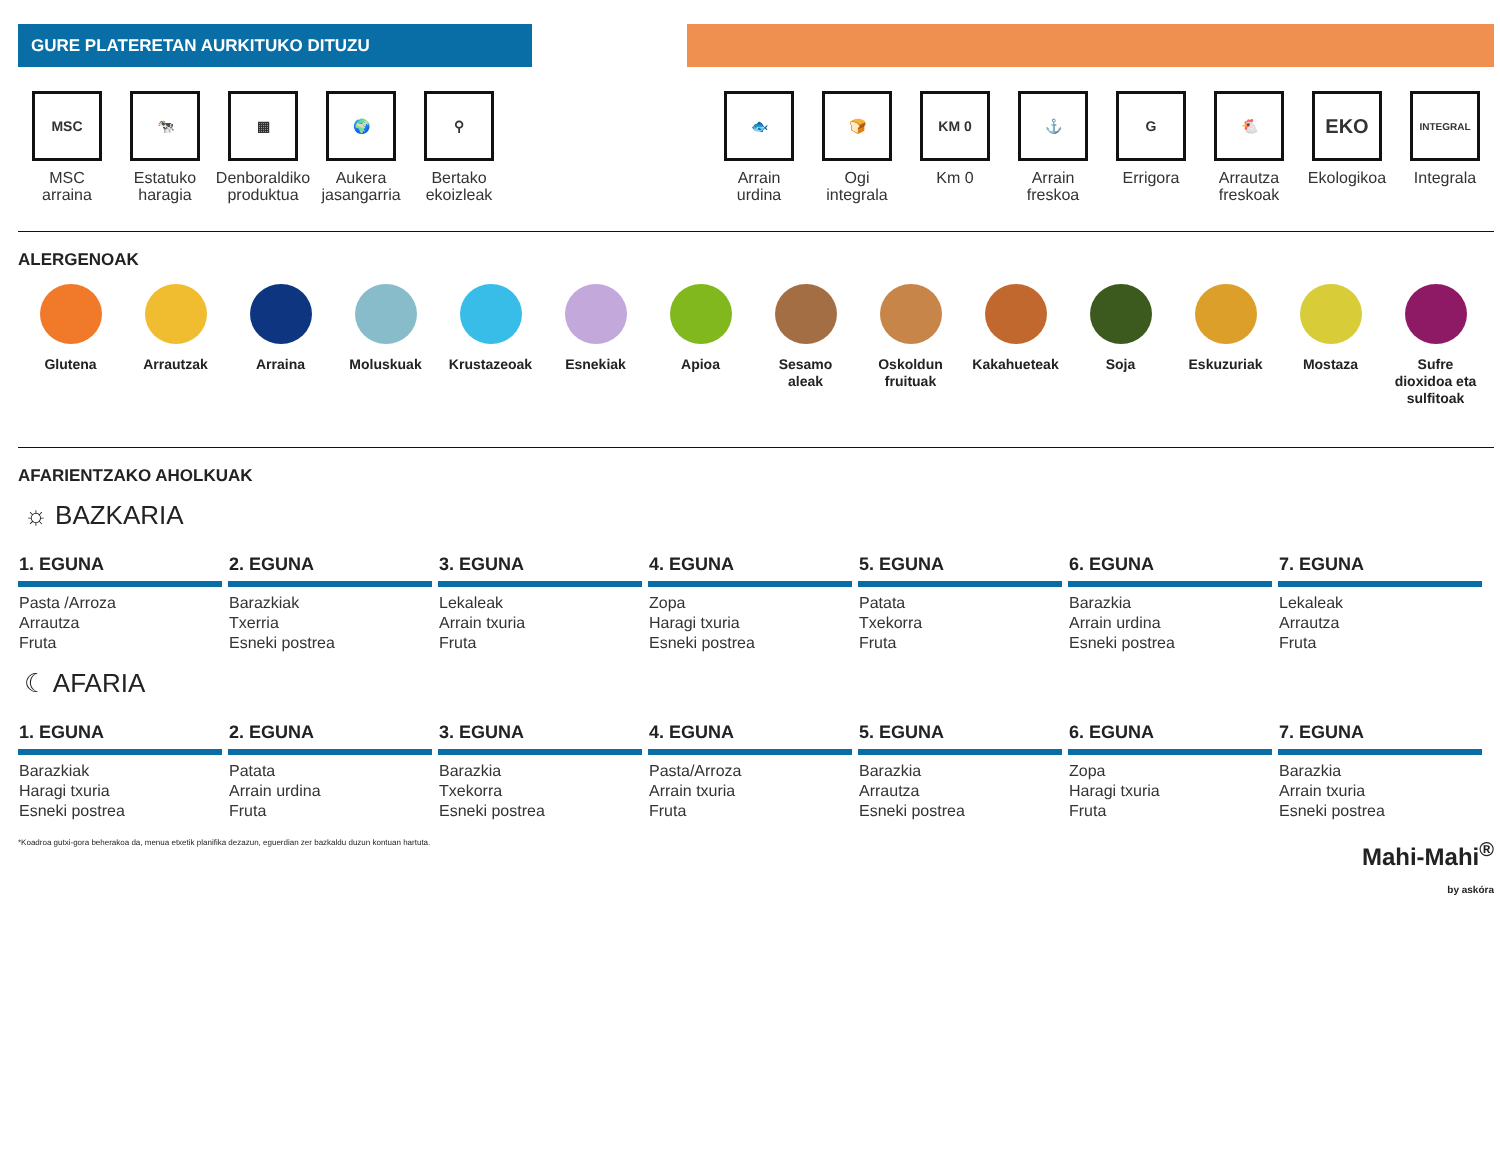GURE PLATERETAN AURKITUKO DITUZU
MSC
MSC
arraina
🐄
Estatuko
haragia
▦
Denboraldiko
produktua
🌍
Aukera
jasangarria
⚲
Bertako
ekoizleak
🐟
Arrain
urdina
🍞
Ogi
integrala
KM 0
Km 0
⚓
Arrain
freskoa
G
Errigora
🐔
Arrautza
freskoak
EKO
Ekologikoa
INTEGRAL
Integrala
ALERGENOAK
Glutena Arrautzak Arraina Moluskuak Krustazeoak Esnekiak Apioa Sesamo
aleak
Oskoldun
fruituak
Kakahueteak Soja Eskuzuriak Mostaza Sufre
dioxidoa eta
sulfitoak
AFARIENTZAKO AHOLKUAK
☼ BAZKARIA
| 1. EGUNA | 2. EGUNA | 3. EGUNA | 4. EGUNA | 5. EGUNA | 6. EGUNA | 7. EGUNA |
| --- | --- | --- | --- | --- | --- | --- |
| Pasta /Arroza Arrautza Fruta | Barazkiak Txerria Esneki postrea | Lekaleak Arrain txuria Fruta | Zopa Haragi txuria Esneki postrea | Patata Txekorra Fruta | Barazkia Arrain urdina Esneki postrea | Lekaleak Arrautza Fruta |
☾ AFARIA
| 1. EGUNA | 2. EGUNA | 3. EGUNA | 4. EGUNA | 5. EGUNA | 6. EGUNA | 7. EGUNA |
| --- | --- | --- | --- | --- | --- | --- |
| Barazkiak Haragi txuria Esneki postrea | Patata Arrain urdina Fruta | Barazkia Txekorra Esneki postrea | Pasta/Arroza Arrain txuria Fruta | Barazkia Arrautza Esneki postrea | Zopa Haragi txuria Fruta | Barazkia Arrain txuria Esneki postrea |
*Koadroa gutxi-gora beherakoa da, menua etxetik planifika dezazun, eguerdian zer bazkaldu duzun kontuan hartuta.
Mahi-Mahi<sup>®</sup>
by askóra